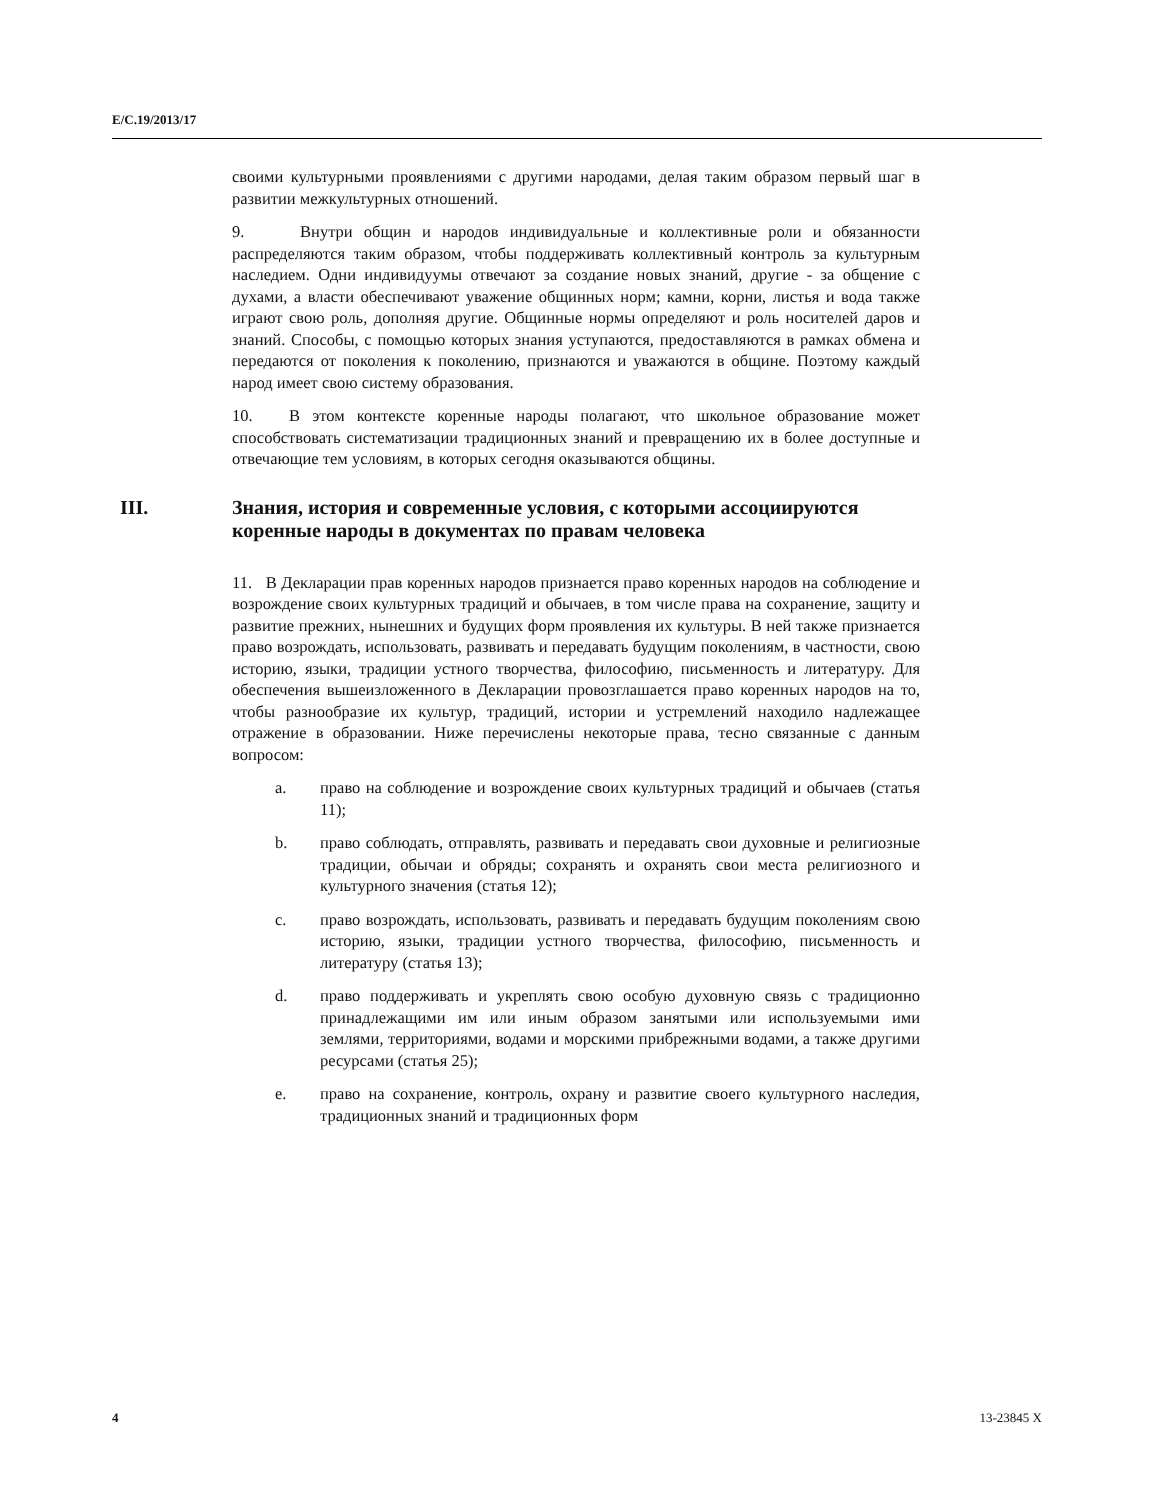E/C.19/2013/17
своими культурными проявлениями с другими народами, делая таким образом первый шаг в развитии межкультурных отношений.
9. Внутри общин и народов индивидуальные и коллективные роли и обязанности распределяются таким образом, чтобы поддерживать коллективный контроль за культурным наследием. Одни индивидуумы отвечают за создание новых знаний, другие - за общение с духами, а власти обеспечивают уважение общинных норм; камни, корни, листья и вода также играют свою роль, дополняя другие. Общинные нормы определяют и роль носителей даров и знаний. Способы, с помощью которых знания уступаются, предоставляются в рамках обмена и передаются от поколения к поколению, признаются и уважаются в общине. Поэтому каждый народ имеет свою систему образования.
10. В этом контексте коренные народы полагают, что школьное образование может способствовать систематизации традиционных знаний и превращению их в более доступные и отвечающие тем условиям, в которых сегодня оказываются общины.
III. Знания, история и современные условия, с которыми ассоциируются коренные народы в документах по правам человека
11. В Декларации прав коренных народов признается право коренных народов на соблюдение и возрождение своих культурных традиций и обычаев, в том числе права на сохранение, защиту и развитие прежних, нынешних и будущих форм проявления их культуры. В ней также признается право возрождать, использовать, развивать и передавать будущим поколениям, в частности, свою историю, языки, традиции устного творчества, философию, письменность и литературу. Для обеспечения вышеизложенного в Декларации провозглашается право коренных народов на то, чтобы разнообразие их культур, традиций, истории и устремлений находило надлежащее отражение в образовании. Ниже перечислены некоторые права, тесно связанные с данным вопросом:
a. право на соблюдение и возрождение своих культурных традиций и обычаев (статья 11);
b. право соблюдать, отправлять, развивать и передавать свои духовные и религиозные традиции, обычаи и обряды; сохранять и охранять свои места религиозного и культурного значения (статья 12);
c. право возрождать, использовать, развивать и передавать будущим поколениям свою историю, языки, традиции устного творчества, философию, письменность и литературу (статья 13);
d. право поддерживать и укреплять свою особую духовную связь с традиционно принадлежащими им или иным образом занятыми или используемыми ими землями, территориями, водами и морскими прибрежными водами, а также другими ресурсами (статья 25);
e. право на сохранение, контроль, охрану и развитие своего культурного наследия, традиционных знаний и традиционных форм
4 13-23845 X